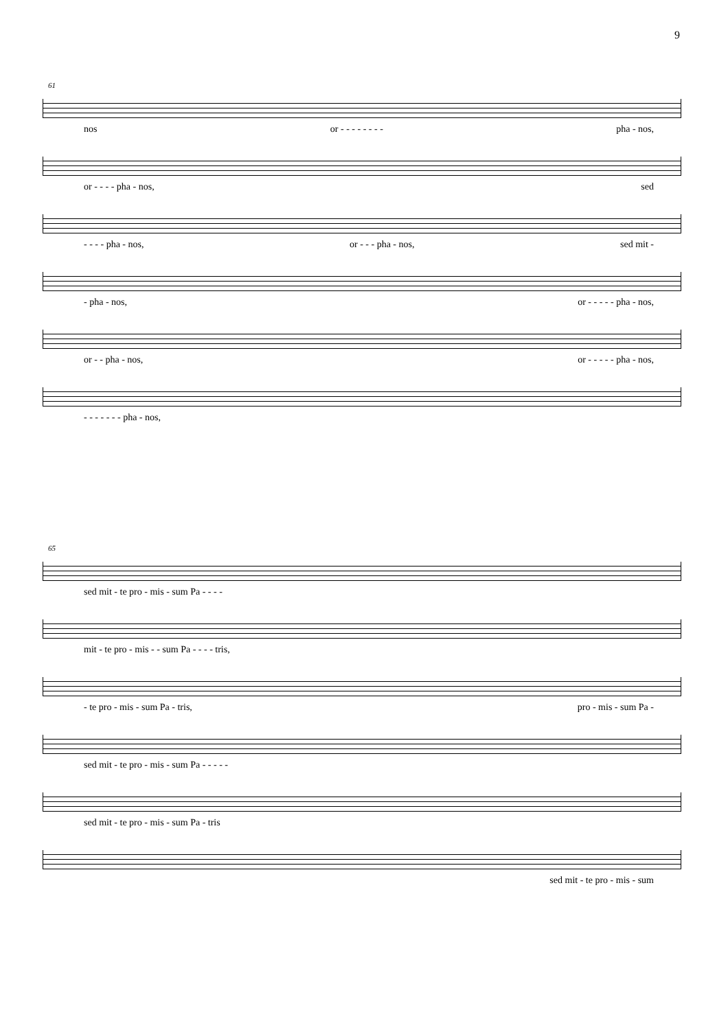9
61
nos or - - - - - - - - pha - nos,
or - - - - pha - nos, sed
- - - - pha - nos, or - - - pha - nos, sed mit -
- pha - nos, or - - - - - pha - nos,
or - - pha - nos, or - - - - - pha - nos,
- - - - - - - pha - nos,
65
sed mit - te pro - mis - sum Pa - - - -
mit - te pro - mis - - sum Pa - - - - tris,
- te pro - mis - sum Pa - tris, pro - mis - sum Pa -
sed mit - te pro - mis - sum Pa - - - - -
sed mit - te pro - mis - sum Pa - tris
sed mit - te pro - mis - sum